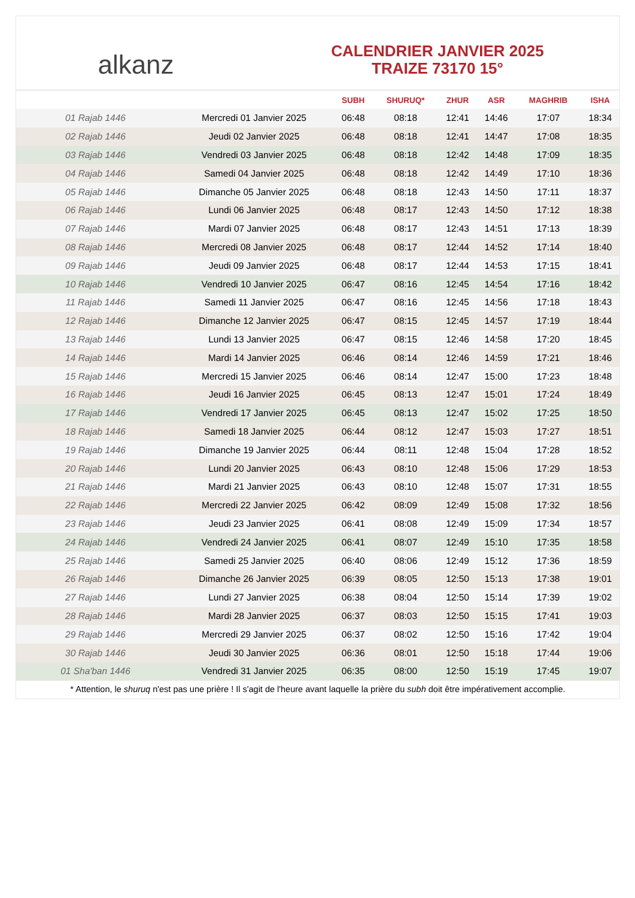alkanz
CALENDRIER JANVIER 2025
TRAIZE 73170 15°
| | | SUBH | SHURUQ* | ZHUR | ASR | MAGHRIB | ISHA |
| --- | --- | --- | --- | --- | --- | --- | --- |
| 01 Rajab 1446 | Mercredi 01 Janvier 2025 | 06:48 | 08:18 | 12:41 | 14:46 | 17:07 | 18:34 |
| 02 Rajab 1446 | Jeudi 02 Janvier 2025 | 06:48 | 08:18 | 12:41 | 14:47 | 17:08 | 18:35 |
| 03 Rajab 1446 | Vendredi 03 Janvier 2025 | 06:48 | 08:18 | 12:42 | 14:48 | 17:09 | 18:35 |
| 04 Rajab 1446 | Samedi 04 Janvier 2025 | 06:48 | 08:18 | 12:42 | 14:49 | 17:10 | 18:36 |
| 05 Rajab 1446 | Dimanche 05 Janvier 2025 | 06:48 | 08:18 | 12:43 | 14:50 | 17:11 | 18:37 |
| 06 Rajab 1446 | Lundi 06 Janvier 2025 | 06:48 | 08:17 | 12:43 | 14:50 | 17:12 | 18:38 |
| 07 Rajab 1446 | Mardi 07 Janvier 2025 | 06:48 | 08:17 | 12:43 | 14:51 | 17:13 | 18:39 |
| 08 Rajab 1446 | Mercredi 08 Janvier 2025 | 06:48 | 08:17 | 12:44 | 14:52 | 17:14 | 18:40 |
| 09 Rajab 1446 | Jeudi 09 Janvier 2025 | 06:48 | 08:17 | 12:44 | 14:53 | 17:15 | 18:41 |
| 10 Rajab 1446 | Vendredi 10 Janvier 2025 | 06:47 | 08:16 | 12:45 | 14:54 | 17:16 | 18:42 |
| 11 Rajab 1446 | Samedi 11 Janvier 2025 | 06:47 | 08:16 | 12:45 | 14:56 | 17:18 | 18:43 |
| 12 Rajab 1446 | Dimanche 12 Janvier 2025 | 06:47 | 08:15 | 12:45 | 14:57 | 17:19 | 18:44 |
| 13 Rajab 1446 | Lundi 13 Janvier 2025 | 06:47 | 08:15 | 12:46 | 14:58 | 17:20 | 18:45 |
| 14 Rajab 1446 | Mardi 14 Janvier 2025 | 06:46 | 08:14 | 12:46 | 14:59 | 17:21 | 18:46 |
| 15 Rajab 1446 | Mercredi 15 Janvier 2025 | 06:46 | 08:14 | 12:47 | 15:00 | 17:23 | 18:48 |
| 16 Rajab 1446 | Jeudi 16 Janvier 2025 | 06:45 | 08:13 | 12:47 | 15:01 | 17:24 | 18:49 |
| 17 Rajab 1446 | Vendredi 17 Janvier 2025 | 06:45 | 08:13 | 12:47 | 15:02 | 17:25 | 18:50 |
| 18 Rajab 1446 | Samedi 18 Janvier 2025 | 06:44 | 08:12 | 12:47 | 15:03 | 17:27 | 18:51 |
| 19 Rajab 1446 | Dimanche 19 Janvier 2025 | 06:44 | 08:11 | 12:48 | 15:04 | 17:28 | 18:52 |
| 20 Rajab 1446 | Lundi 20 Janvier 2025 | 06:43 | 08:10 | 12:48 | 15:06 | 17:29 | 18:53 |
| 21 Rajab 1446 | Mardi 21 Janvier 2025 | 06:43 | 08:10 | 12:48 | 15:07 | 17:31 | 18:55 |
| 22 Rajab 1446 | Mercredi 22 Janvier 2025 | 06:42 | 08:09 | 12:49 | 15:08 | 17:32 | 18:56 |
| 23 Rajab 1446 | Jeudi 23 Janvier 2025 | 06:41 | 08:08 | 12:49 | 15:09 | 17:34 | 18:57 |
| 24 Rajab 1446 | Vendredi 24 Janvier 2025 | 06:41 | 08:07 | 12:49 | 15:10 | 17:35 | 18:58 |
| 25 Rajab 1446 | Samedi 25 Janvier 2025 | 06:40 | 08:06 | 12:49 | 15:12 | 17:36 | 18:59 |
| 26 Rajab 1446 | Dimanche 26 Janvier 2025 | 06:39 | 08:05 | 12:50 | 15:13 | 17:38 | 19:01 |
| 27 Rajab 1446 | Lundi 27 Janvier 2025 | 06:38 | 08:04 | 12:50 | 15:14 | 17:39 | 19:02 |
| 28 Rajab 1446 | Mardi 28 Janvier 2025 | 06:37 | 08:03 | 12:50 | 15:15 | 17:41 | 19:03 |
| 29 Rajab 1446 | Mercredi 29 Janvier 2025 | 06:37 | 08:02 | 12:50 | 15:16 | 17:42 | 19:04 |
| 30 Rajab 1446 | Jeudi 30 Janvier 2025 | 06:36 | 08:01 | 12:50 | 15:18 | 17:44 | 19:06 |
| 01 Sha'ban 1446 | Vendredi 31 Janvier 2025 | 06:35 | 08:00 | 12:50 | 15:19 | 17:45 | 19:07 |
* Attention, le shuruq n'est pas une prière ! Il s'agit de l'heure avant laquelle la prière du subh doit être impérativement accomplie.